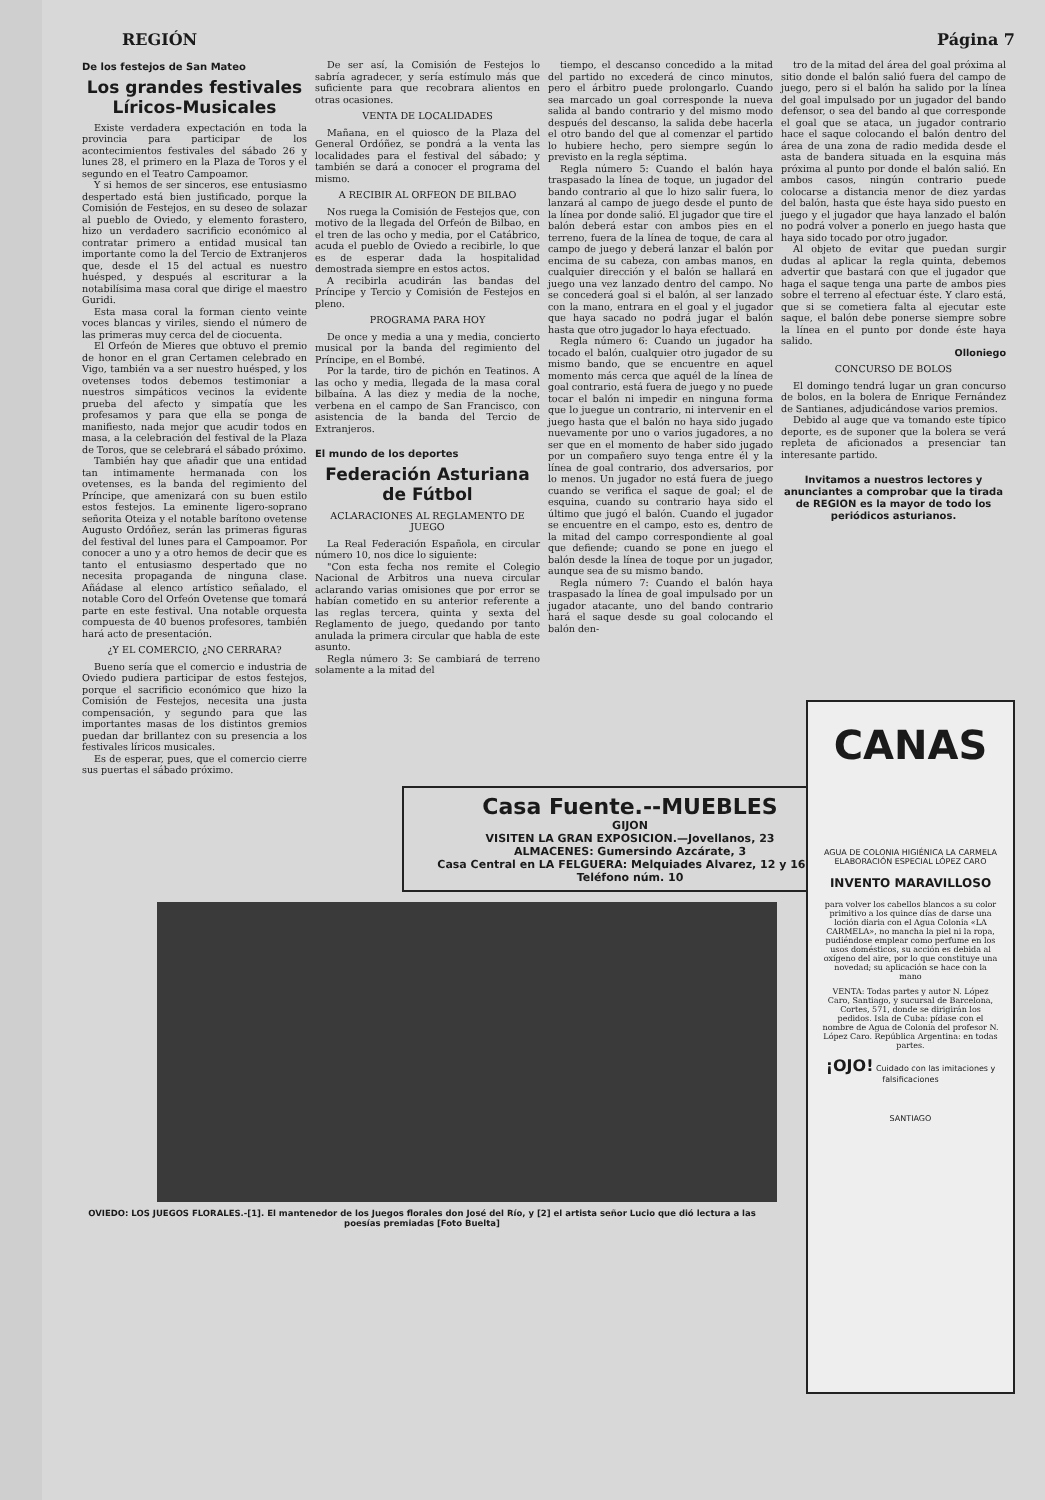REGIÓN Página 7
De los festejos de San Mateo
Los grandes festivales Líricos-Musicales
Existe verdadera expectación en toda la provincia para participar de los acontecimientos festivales del sábado 26 y lunes 28, el primero en la Plaza de Toros y el segundo en el Teatro Campoamor.
Y si hemos de ser sinceros, ese entusiasmo despertado está bien justificado, porque la Comisión de Festejos, en su deseo de solazar al pueblo de Oviedo, y elemento forastero, hizo un verdadero sacrificio económico al contratar primero a entidad musical tan importante como la del Tercio de Extranjeros que, desde el 15 del actual es nuestro huésped, y después al escriturar a la notabilísima masa coral que dirige el maestro Guridi.
Esta masa coral la forman ciento veinte voces blancas y viriles, siendo el número de las primeras muy cerca del de ciocuenta.
El Orfeón de Mieres que obtuvo el premio de honor en el gran Certamen celebrado en Vigo, también va a ser nuestro huésped, y los ovetenses todos debemos testimoniar a nuestros simpáticos vecinos la evidente prueba del afecto y simpatía que les profesamos y para que ella se ponga de manifiesto, nada mejor que acudir todos en masa, a la celebración del festival de la Plaza de Toros, que se celebrará el sábado próximo.
También hay que añadir que una entidad tan intimamente hermanada con los ovetenses, es la banda del regimiento del Príncipe, que amenizará con su buen estilo estos festejos. La eminente ligero-soprano señorita Oteiza y el notable barítono ovetense Augusto Ordóñez, serán las primeras figuras del festival del lunes para el Campoamor. Por conocer a uno y a otro hemos de decir que es tanto el entusiasmo despertado que no necesita propaganda de ninguna clase. Añádase al elenco artístico señalado, el notable Coro del Orfeón Ovetense que tomará parte en este festival. Una notable orquesta compuesta de 40 buenos profesores, también hará acto de presentación.
¿Y EL COMERCIO, ¿NO CERRARA?
Bueno sería que el comercio e industria de Oviedo pudiera participar de estos festejos, porque el sacrificio económico que hizo la Comisión de Festejos, necesita una justa compensación, y segundo para que las importantes masas de los distintos gremios puedan dar brillantez con su presencia a los festivales líricos musicales.
Es de esperar, pues, que el comercio cierre sus puertas el sábado próximo.
De ser así, la Comisión de Festejos lo sabría agradecer, y sería estímulo más que suficiente para que recobrara alientos en otras ocasiones.
VENTA DE LOCALIDADES
Mañana, en el quiosco de la Plaza del General Ordóñez, se pondrá a la venta las localidades para el festival del sábado; y también se dará a conocer el programa del mismo.
A RECIBIR AL ORFEON DE BILBAO
Nos ruega la Comisión de Festejos que, con motivo de la llegada del Orfeón de Bilbao, en el tren de las ocho y media, por el Catábrico, acuda el pueblo de Oviedo a recibirle, lo que es de esperar dada la hospitalidad demostrada siempre en estos actos.
A recibirla acudirán las bandas del Príncipe y Tercio y Comisión de Festejos en pleno.
PROGRAMA PARA HOY
De once y media a una y media, concierto musical por la banda del regimiento del Príncipe, en el Bombé.
Por la tarde, tiro de pichón en Teatinos. A las ocho y media, llegada de la masa coral bilbaína. A las diez y media de la noche, verbena en el campo de San Francisco, con asistencia de la banda del Tercio de Extranjeros.
El mundo de los deportes
Federación Asturiana de Fútbol
ACLARACIONES AL REGLAMENTO DE JUEGO
La Real Federación Española, en circular número 10, nos dice lo siguiente:
"Con esta fecha nos remite el Colegio Nacional de Arbitros una nueva circular aclarando varias omisiones que por error se habían cometido en su anterior referente a las reglas tercera, quinta y sexta del Reglamento de juego, quedando por tanto anulada la primera circular que habla de este asunto.
Regla número 3: Se cambiará de terreno solamente a la mitad del
tiempo, el descanso concedido a la mitad del partido no excederá de cinco minutos, pero el árbitro puede prolongarlo. Cuando sea marcado un goal corresponde la nueva salida al bando contrario y del mismo modo después del descanso, la salida debe hacerla el otro bando del que al comenzar el partido lo hubiere hecho, pero siempre según lo previsto en la regla séptima.
Regla número 5: Cuando el balón haya traspasado la línea de toque, un jugador del bando contrario al que lo hizo salir fuera, lo lanzará al campo de juego desde el punto de la línea por donde salió. El jugador que tire el balón deberá estar con ambos pies en el terreno, fuera de la línea de toque, de cara al campo de juego y deberá lanzar el balón por encima de su cabeza, con ambas manos, en cualquier dirección y el balón se hallará en juego una vez lanzado dentro del campo. No se concederá goal si el balón, al ser lanzado con la mano, entrara en el goal y el jugador que haya sacado no podrá jugar el balón hasta que otro jugador lo haya efectuado.
Regla número 6: Cuando un jugador ha tocado el balón, cualquier otro jugador de su mismo bando, que se encuentre en aquel momento más cerca que aquél de la línea de goal contrario, está fuera de juego y no puede tocar el balón ni impedir en ninguna forma que lo juegue un contrario, ni intervenir en el juego hasta que el balón no haya sido jugado nuevamente por uno o varios jugadores, a no ser que en el momento de haber sido jugado por un compañero suyo tenga entre él y la línea de goal contrario, dos adversarios, por lo menos. Un jugador no está fuera de juego cuando se verifica el saque de goal; el de esquina, cuando su contrario haya sido el último que jugó el balón. Cuando el jugador se encuentre en el campo, esto es, dentro de la mitad del campo correspondiente al goal que defiende; cuando se pone en juego el balón desde la línea de toque por un jugador, aunque sea de su mismo bando.
Regla número 7: Cuando el balón haya traspasado la línea de goal impulsado por un jugador atacante, uno del bando contrario hará el saque desde su goal colocando el balón den-
tro de la mitad del área del goal próxima al sitio donde el balón salió fuera del campo de juego, pero si el balón ha salido por la línea del goal impulsado por un jugador del bando defensor, o sea del bando al que corresponde el goal que se ataca, un jugador contrario hace el saque colocando el balón dentro del área de una zona de radio medida desde el asta de bandera situada en la esquina más próxima al punto por donde el balón salió. En ambos casos, ningún contrario puede colocarse a distancia menor de diez yardas del balón, hasta que éste haya sido puesto en juego y el jugador que haya lanzado el balón no podrá volver a ponerlo en juego hasta que haya sido tocado por otro jugador.
Al objeto de evitar que puedan surgir dudas al aplicar la regla quinta, debemos advertir que bastará con que el jugador que haga el saque tenga una parte de ambos pies sobre el terreno al efectuar éste. Y claro está, que si se cometiera falta al ejecutar este saque, el balón debe ponerse siempre sobre la línea en el punto por donde éste haya salido.
Olloniego
CONCURSO DE BOLOS
El domingo tendrá lugar un gran concurso de bolos, en la bolera de Enrique Fernández de Santianes, adjudicándose varios premios.
Debido al auge que va tomando este típico deporte, es de suponer que la bolera se verá repleta de aficionados a presenciar tan interesante partido.
Invitamos a nuestros lectores y anunciantes a comprobar que la tirada de REGION es la mayor de todo los periódicos asturianos.
Casa Fuente.--MUEBLES
GIJON
VISITEN LA GRAN EXPOSICION.—Jovellanos, 23
ALMACENES: Gumersindo Azcárate, 3
Casa Central en LA FELGUERA: Melquiades Alvarez, 12 y 16 :-: Teléfono núm. 10
OVIEDO: LOS JUEGOS FLORALES.-[1]. El mantenedor de los Juegos florales don José del Río, y [2] el artista señor Lucio que dió lectura a las poesías premiadas [Foto Buelta]
CANAS
AGUA DE COLONIA HIGIÉNICA LA CARMELA
ELABORACIÓN ESPECIAL LÓPEZ CARO
INVENTO MARAVILLOSO
para volver los cabellos blancos a su color primitivo a los quince días de darse una loción diaria con el Agua Colonia «LA CARMELA», no mancha la piel ni la ropa, pudiéndose emplear como perfume en los usos domésticos, su acción es debida al oxígeno del aire, por lo que constituye una novedad; su aplicación se hace con la mano
VENTA: Todas partes y autor N. López Caro, Santiago, y sucursal de Barcelona, Cortes, 571, donde se dirigirán los pedidos. Isla de Cuba: pídase con el nombre de Agua de Colonia del profesor N. López Caro. República Argentina: en todas partes.
¡OJO! Cuidado con las imitaciones y falsificaciones
SANTIAGO